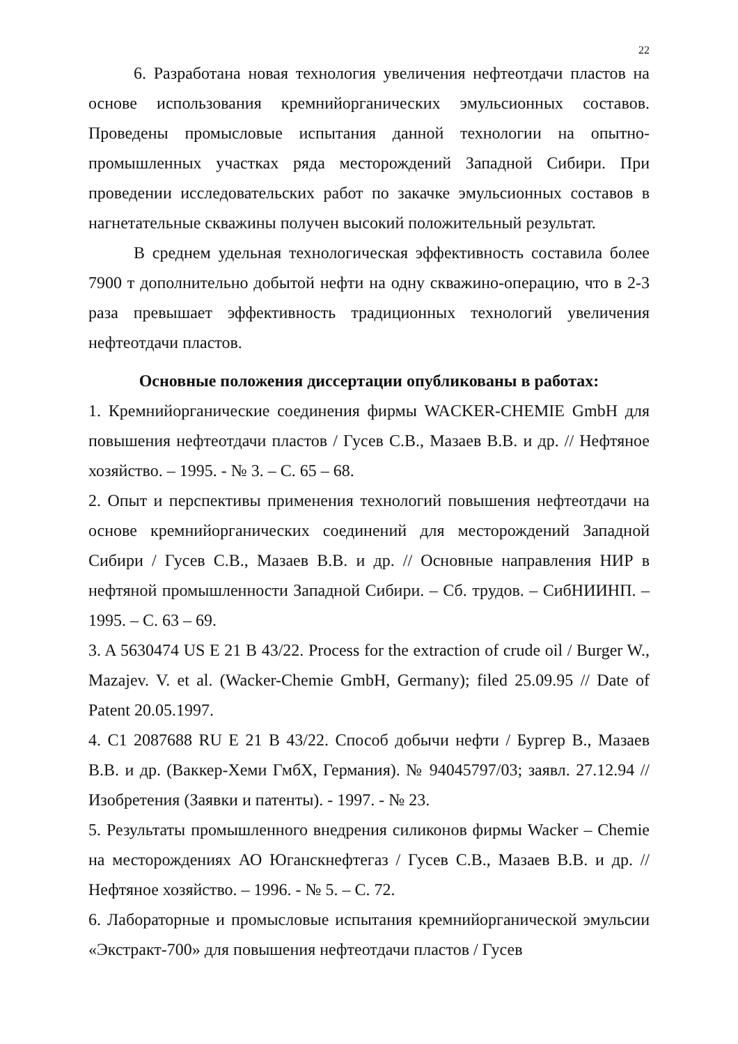22
6. Разработана новая технология увеличения нефтеотдачи пластов на основе использования кремнийорганических эмульсионных составов. Проведены промысловые испытания данной технологии на опытно-промышленных участках ряда месторождений Западной Сибири. При проведении исследовательских работ по закачке эмульсионных составов в нагнетательные скважины получен высокий положительный результат.
В среднем удельная технологическая эффективность составила более 7900 т дополнительно добытой нефти на одну скважино-операцию, что в 2-3 раза превышает эффективность традиционных технологий увеличения нефтеотдачи пластов.
Основные положения диссертации опубликованы в работах:
1. Кремнийорганические соединения фирмы WACKER-CHEMIE GmbH для повышения нефтеотдачи пластов / Гусев С.В., Мазаев В.В. и др. // Нефтяное хозяйство. – 1995. - № 3. – С. 65 – 68.
2. Опыт и перспективы применения технологий повышения нефтеотдачи на основе кремнийорганических соединений для месторождений Западной Сибири / Гусев С.В., Мазаев В.В. и др. // Основные направления НИР в нефтяной промышленности Западной Сибири. – Сб. трудов. – СибНИИНП. – 1995. – С. 63 – 69.
3. A 5630474 US E 21 B 43/22. Process for the extraction of crude oil / Burger W., Mazajev. V. et al. (Wacker-Chemie GmbH, Germany); filed 25.09.95 // Date of Patent 20.05.1997.
4. C1 2087688 RU E 21 B 43/22. Способ добычи нефти / Бургер В., Мазаев В.В. и др. (Ваккер-Хеми ГмбХ, Германия). № 94045797/03; заявл. 27.12.94 // Изобретения (Заявки и патенты). - 1997. - № 23.
5. Результаты промышленного внедрения силиконов фирмы Wacker – Chemie на месторождениях АО Юганскнефтегаз / Гусев С.В., Мазаев В.В. и др. // Нефтяное хозяйство. – 1996. - № 5. – С. 72.
6. Лабораторные и промысловые испытания кремнийорганической эмульсии «Экстракт-700» для повышения нефтеотдачи пластов / Гусев